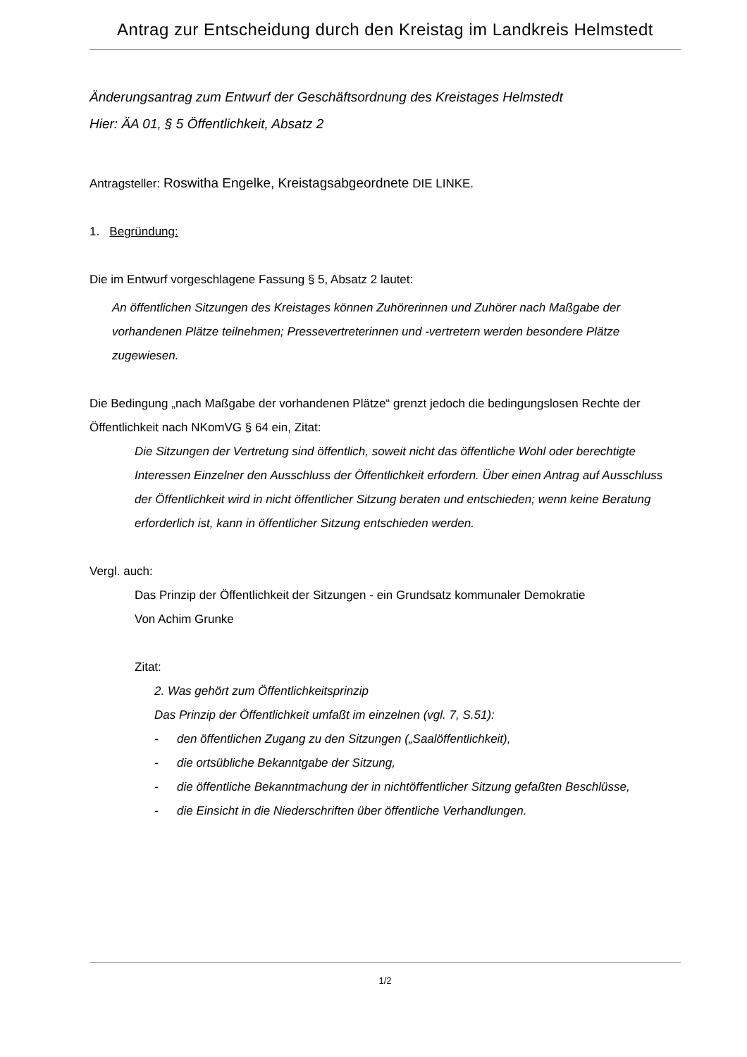Antrag zur Entscheidung durch den Kreistag im Landkreis Helmstedt
Änderungsantrag zum Entwurf der Geschäftsordnung des Kreistages Helmstedt
Hier: ÄA 01, § 5 Öffentlichkeit, Absatz 2
Antragsteller: Roswitha Engelke, Kreistagsabgeordnete DIE LINKE.
1. Begründung:
Die im Entwurf vorgeschlagene Fassung § 5, Absatz 2 lautet:
An öffentlichen Sitzungen des Kreistages können Zuhörerinnen und Zuhörer nach Maßgabe der vorhandenen Plätze teilnehmen; Pressevertreterinnen und -vertretern werden besondere Plätze zugewiesen.
Die Bedingung „nach Maßgabe der vorhandenen Plätze“ grenzt jedoch die bedingungslosen Rechte der Öffentlichkeit nach NKomVG § 64 ein, Zitat:
Die Sitzungen der Vertretung sind öffentlich, soweit nicht das öffentliche Wohl oder berechtigte Interessen Einzelner den Ausschluss der Öffentlichkeit erfordern. Über einen Antrag auf Ausschluss der Öffentlichkeit wird in nicht öffentlicher Sitzung beraten und entschieden; wenn keine Beratung erforderlich ist, kann in öffentlicher Sitzung entschieden werden.
Vergl. auch:
Das Prinzip der Öffentlichkeit der Sitzungen - ein Grundsatz kommunaler Demokratie
Von Achim Grunke
Zitat:
2. Was gehört zum Öffentlichkeitsprinzip
Das Prinzip der Öffentlichkeit umfaßt im einzelnen (vgl. 7, S.51):
- den öffentlichen Zugang zu den Sitzungen („Saalöffentlichkeit),
- die ortsübliche Bekanntgabe der Sitzung,
- die öffentliche Bekanntmachung der in nichtöffentlicher Sitzung gefaßten Beschlüsse,
- die Einsicht in die Niederschriften über öffentliche Verhandlungen.
1/2